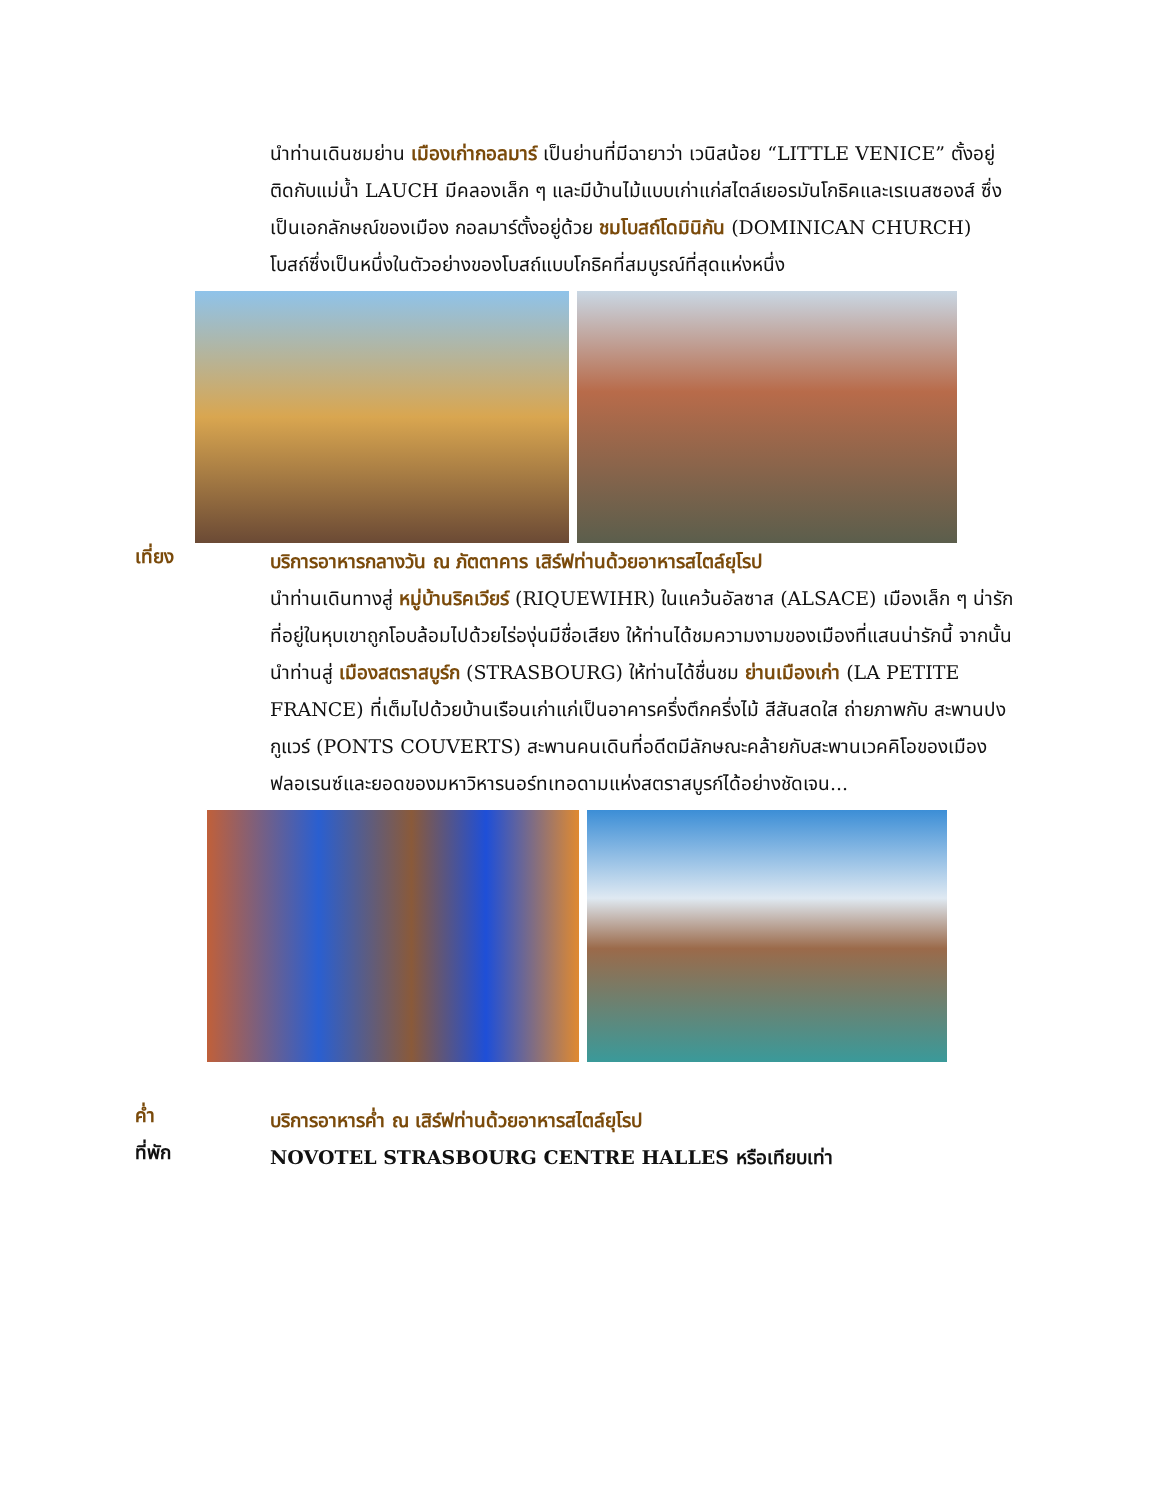นำท่านเดินชมย่าน เมืองเก่ากอลมาร์ เป็นย่านที่มีฉายาว่า เวนิสน้อย “LITTLE VENICE” ตั้งอยู่ติดกับแม่น้ำ LAUCH มีคลองเล็ก ๆ และมีบ้านไม้แบบเก่าแก่สไตล์เยอรมันโกธิคและเรเนสซองส์ ซึ่งเป็นเอกลักษณ์ของเมือง กอลมาร์ตั้งอยู่ด้วย ชมโบสถ์โดมินิกัน (DOMINICAN CHURCH) โบสถ์ซึ่งเป็นหนึ่งในตัวอย่างของโบสถ์แบบโกธิคที่สมบูรณ์ที่สุดแห่งหนึ่ง
เที่ยง
บริการอาหารกลางวัน ณ ภัตตาคาร เสิร์ฟท่านด้วยอาหารสไตล์ยุโรป
นำท่านเดินทางสู่ หมู่บ้านริคเวียร์ (RIQUEWIHR) ในแคว้นอัลซาส (ALSACE) เมืองเล็ก ๆ น่ารักที่อยู่ในหุบเขาถูกโอบล้อมไปด้วยไร่องุ่นมีชื่อเสียง ให้ท่านได้ชมความงามของเมืองที่แสนน่ารักนี้ จากนั้นนำท่านสู่ เมืองสตราสบูร์ก (STRASBOURG) ให้ท่านได้ชื่นชม ย่านเมืองเก่า (LA PETITE FRANCE) ที่เต็มไปด้วยบ้านเรือนเก่าแก่เป็นอาคารครึ่งตึกครึ่งไม้ สีสันสดใส ถ่ายภาพกับ สะพานปงกูแวร์ (PONTS COUVERTS) สะพานคนเดินที่อดีตมีลักษณะคล้ายกับสะพานเวคคิโอของเมืองฟลอเรนซ์และยอดของมหาวิหารนอร์ทเทอดามแห่งสตราสบูรก์ได้อย่างชัดเจน...
ค่ำ
บริการอาหารค่ำ ณ เสิร์ฟท่านด้วยอาหารสไตล์ยุโรป
ที่พัก
NOVOTEL STRASBOURG CENTRE HALLES หรือเทียบเท่า